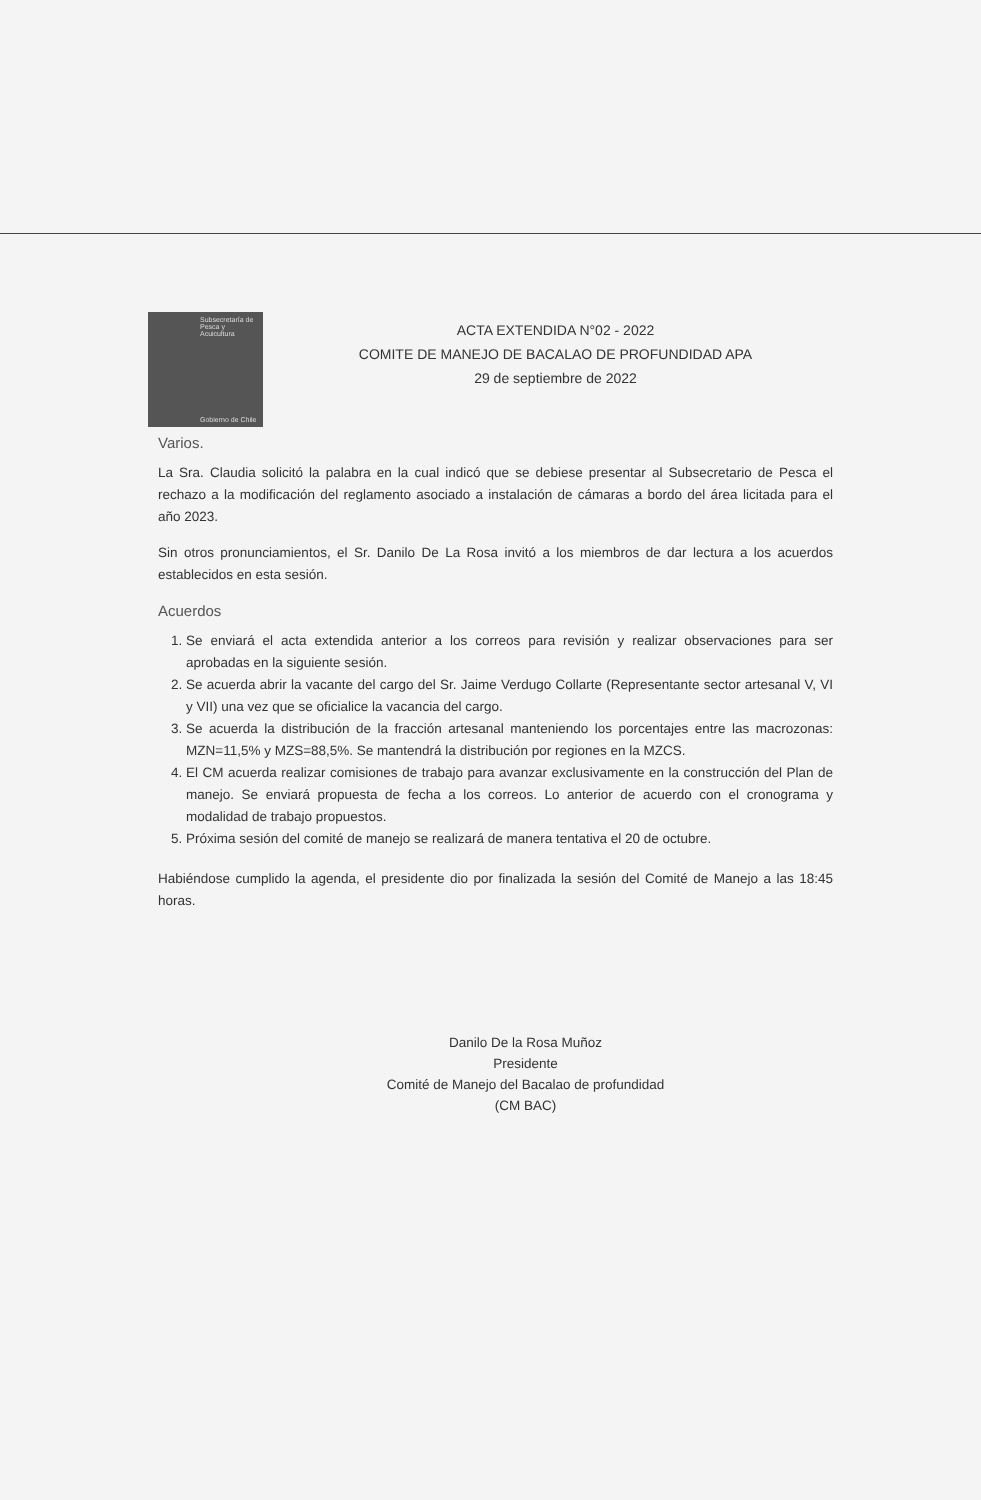Subsecretaría de Pesca y Acuicultura
Gobierno de Chile
ACTA EXTENDIDA N°02 - 2022
COMITE DE MANEJO DE BACALAO DE PROFUNDIDAD APA
29 de septiembre de 2022
Varios.
La Sra. Claudia solicitó la palabra en la cual indicó que se debiese presentar al Subsecretario de Pesca el rechazo a la modificación del reglamento asociado a instalación de cámaras a bordo del área licitada para el año 2023.
Sin otros pronunciamientos, el Sr. Danilo De La Rosa invitó a los miembros de dar lectura a los acuerdos establecidos en esta sesión.
Acuerdos
1. Se enviará el acta extendida anterior a los correos para revisión y realizar observaciones para ser aprobadas en la siguiente sesión.
2. Se acuerda abrir la vacante del cargo del Sr. Jaime Verdugo Collarte (Representante sector artesanal V, VI y VII) una vez que se oficialice la vacancia del cargo.
3. Se acuerda la distribución de la fracción artesanal manteniendo los porcentajes entre las macrozonas: MZN=11,5% y MZS=88,5%. Se mantendrá la distribución por regiones en la MZCS.
4. El CM acuerda realizar comisiones de trabajo para avanzar exclusivamente en la construcción del Plan de manejo. Se enviará propuesta de fecha a los correos. Lo anterior de acuerdo con el cronograma y modalidad de trabajo propuestos.
5. Próxima sesión del comité de manejo se realizará de manera tentativa el 20 de octubre.
Habiéndose cumplido la agenda, el presidente dio por finalizada la sesión del Comité de Manejo a las 18:45 horas.
Danilo De la Rosa Muñoz
Presidente
Comité de Manejo del Bacalao de profundidad
(CM BAC)